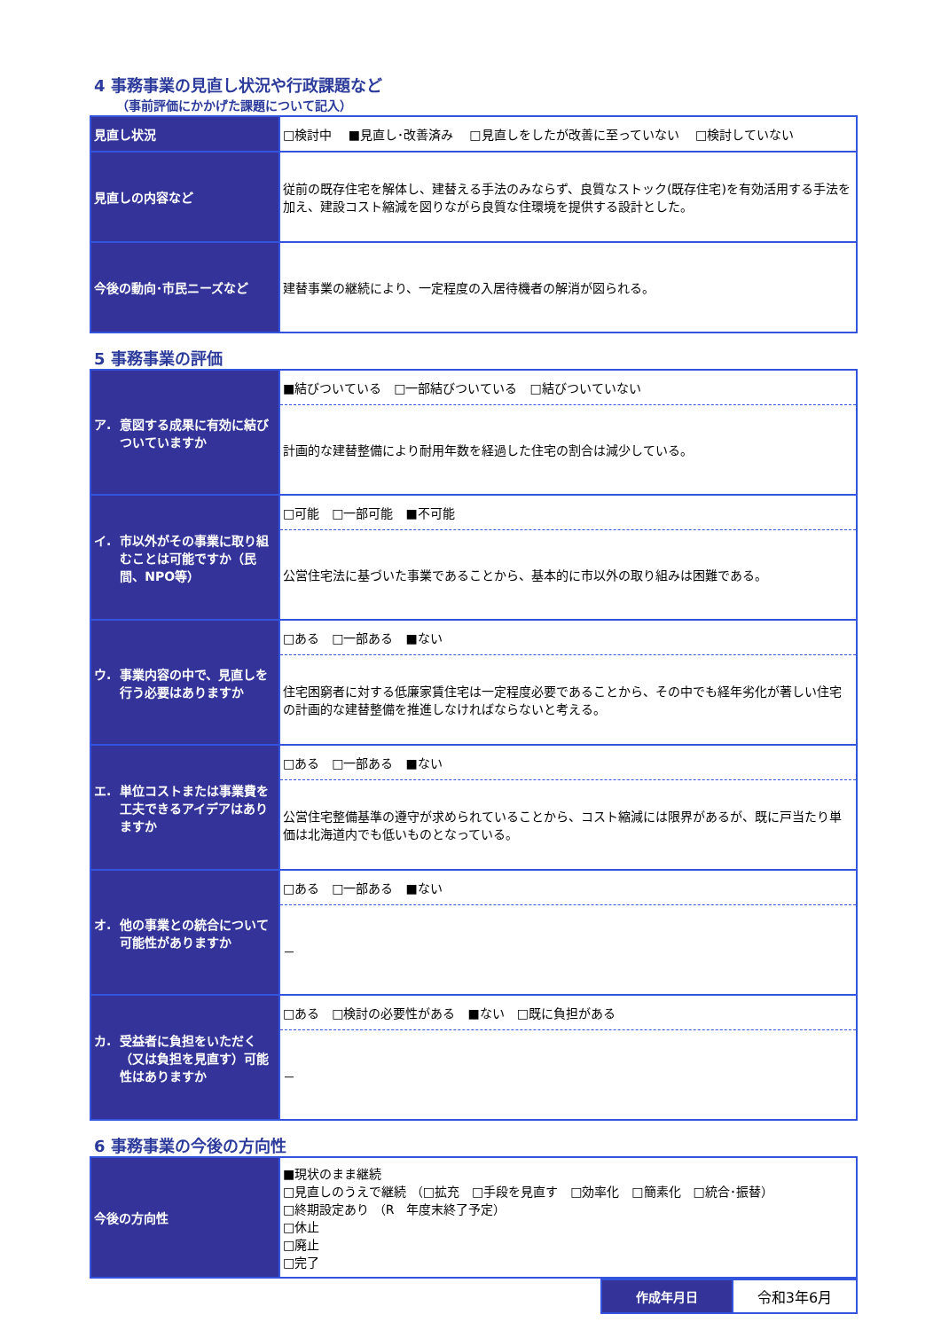4 事務事業の見直し状況や行政課題など
（事前評価にかかげた課題について記入）
| 見直し状況 | □検討中 ■見直し･改善済み □見直しをしたが改善に至っていない □検討していない |
| 見直しの内容など | 従前の既存住宅を解体し、建替える手法のみならず、良質なストック(既存住宅)を有効活用する手法を加え、建設コスト縮減を図りながら良質な住環境を提供する設計とした。 |
| 今後の動向･市民ニーズなど | 建替事業の継続により、一定程度の入居待機者の解消が図られる。 |
5 事務事業の評価
| ア. 意図する成果に有効に結びついていますか | ■結びついている □一部結びついている □結びついていない |
| | 計画的な建替整備により耐用年数を経過した住宅の割合は減少している。 |
| イ. 市以外がその事業に取り組むことは可能ですか（民間、NPO等） | □可能 □一部可能 ■不可能 |
| | 公営住宅法に基づいた事業であることから、基本的に市以外の取り組みは困難である。 |
| ウ. 事業内容の中で、見直しを行う必要はありますか | □ある □一部ある ■ない |
| | 住宅困窮者に対する低廉家賃住宅は一定程度必要であることから、その中でも経年劣化が著しい住宅の計画的な建替整備を推進しなければならないと考える。 |
| エ. 単位コストまたは事業費を工夫できるアイデアはありますか | □ある □一部ある ■ない |
| | 公営住宅整備基準の遵守が求められていることから、コスト縮減には限界があるが、既に戸当たり単価は北海道内でも低いものとなっている。 |
| オ. 他の事業との統合について可能性がありますか | □ある □一部ある ■ない |
| | － |
| カ. 受益者に負担をいただく（又は負担を見直す）可能性はありますか | □ある □検討の必要性がある ■ない □既に負担がある |
| | － |
6 事務事業の今後の方向性
| 今後の方向性 | ■現状のまま継続 □見直しのうえで継続 （□拡充 □手段を見直す □効率化 □簡素化 □統合･振替） □終期設定あり （R 年度末終了予定） □休止 □廃止 □完了 |
| 作成年月日 | 令和3年6月 |